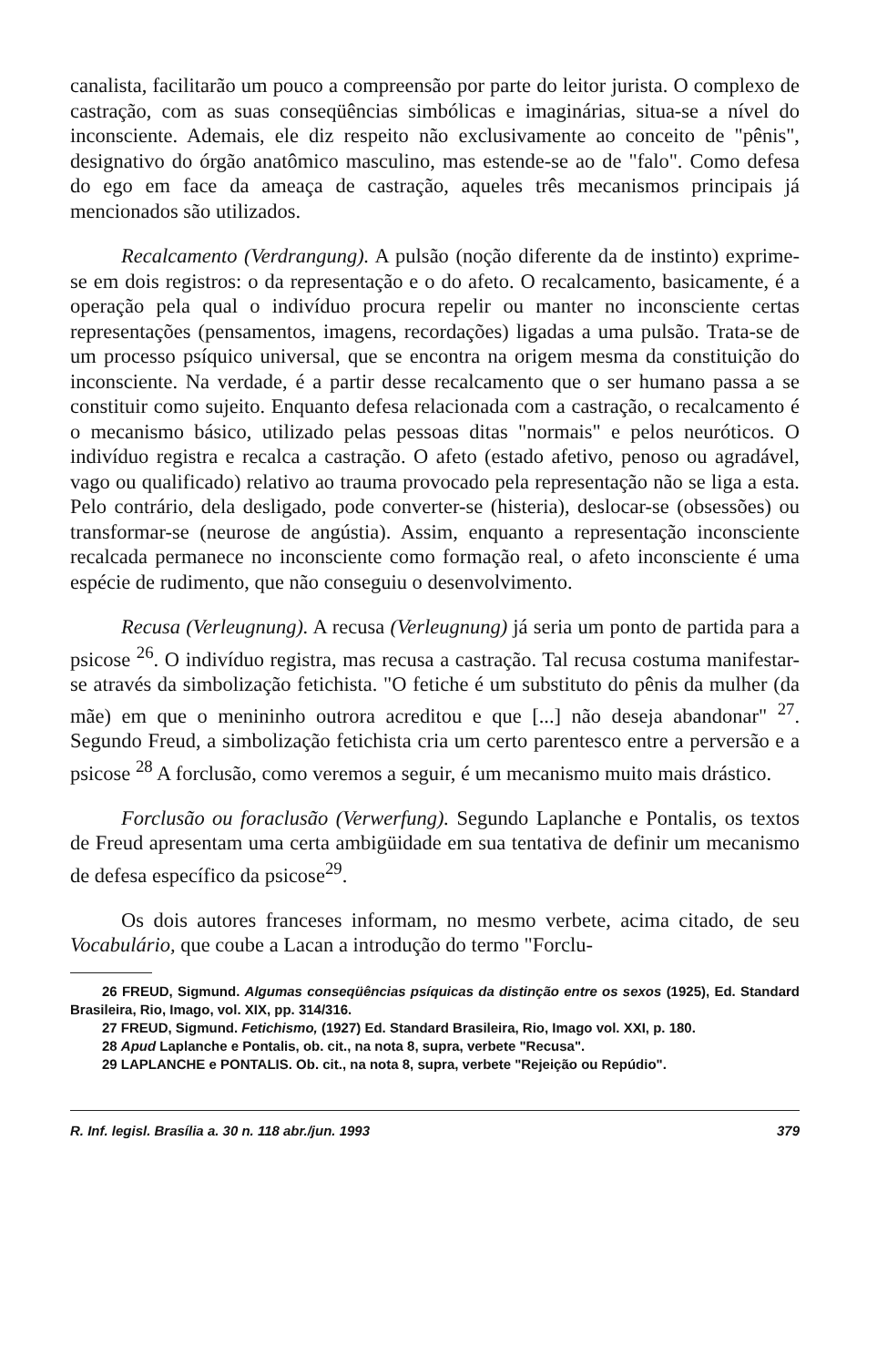canalista, facilitarão um pouco a compreensão por parte do leitor jurista. O complexo de castração, com as suas conseqüências simbólicas e imaginárias, situa-se a nível do inconsciente. Ademais, ele diz respeito não exclusivamente ao conceito de "pênis", designativo do órgão anatômico masculino, mas estende-se ao de "falo". Como defesa do ego em face da ameaça de castração, aqueles três mecanismos principais já mencionados são utilizados.
Recalcamento (Verdrangung). A pulsão (noção diferente da de instinto) exprime-se em dois registros: o da representação e o do afeto. O recalcamento, basicamente, é a operação pela qual o indivíduo procura repelir ou manter no inconsciente certas representações (pensamentos, imagens, recordações) ligadas a uma pulsão. Trata-se de um processo psíquico universal, que se encontra na origem mesma da constituição do inconsciente. Na verdade, é a partir desse recalcamento que o ser humano passa a se constituir como sujeito. Enquanto defesa relacionada com a castração, o recalcamento é o mecanismo básico, utilizado pelas pessoas ditas "normais" e pelos neuróticos. O indivíduo registra e recalca a castração. O afeto (estado afetivo, penoso ou agradável, vago ou qualificado) relativo ao trauma provocado pela representação não se liga a esta. Pelo contrário, dela desligado, pode converter-se (histeria), deslocar-se (obsessões) ou transformar-se (neurose de angústia). Assim, enquanto a representação inconsciente recalcada permanece no inconsciente como formação real, o afeto inconsciente é uma espécie de rudimento, que não conseguiu o desenvolvimento.
Recusa (Verleugnung). A recusa (Verleugnung) já seria um ponto de partida para a psicose <sup>26</sup>. O indivíduo registra, mas recusa a castração. Tal recusa costuma manifestar-se através da simbolização fetichista. "O fetiche é um substituto do pênis da mulher (da mãe) em que o menininho outrora acreditou e que [...] não deseja abandonar" <sup>27</sup>. Segundo Freud, a simbolização fetichista cria um certo parentesco entre a perversão e a psicose <sup>28</sup> A forclusão, como veremos a seguir, é um mecanismo muito mais drástico.
Forclusão ou foraclusão (Verwerfung). Segundo Laplanche e Pontalis, os textos de Freud apresentam uma certa ambigüidade em sua tentativa de definir um mecanismo de defesa específico da psicose<sup>29</sup>.
Os dois autores franceses informam, no mesmo verbete, acima citado, de seu Vocabulário, que coube a Lacan a introdução do termo "Forclu-
26 FREUD, Sigmund. Algumas conseqüências psíquicas da distinção entre os sexos (1925), Ed. Standard Brasileira, Rio, Imago, vol. XIX, pp. 314/316.
27 FREUD, Sigmund. Fetichismo, (1927) Ed. Standard Brasileira, Rio, Imago vol. XXI, p. 180.
28 Apud Laplanche e Pontalis, ob. cit., na nota 8, supra, verbete "Recusa".
29 LAPLANCHE e PONTALIS. Ob. cit., na nota 8, supra, verbete "Rejeição ou Repúdio".
R. Inf. legisl. Brasília a. 30 n. 118 abr./jun. 1993 379